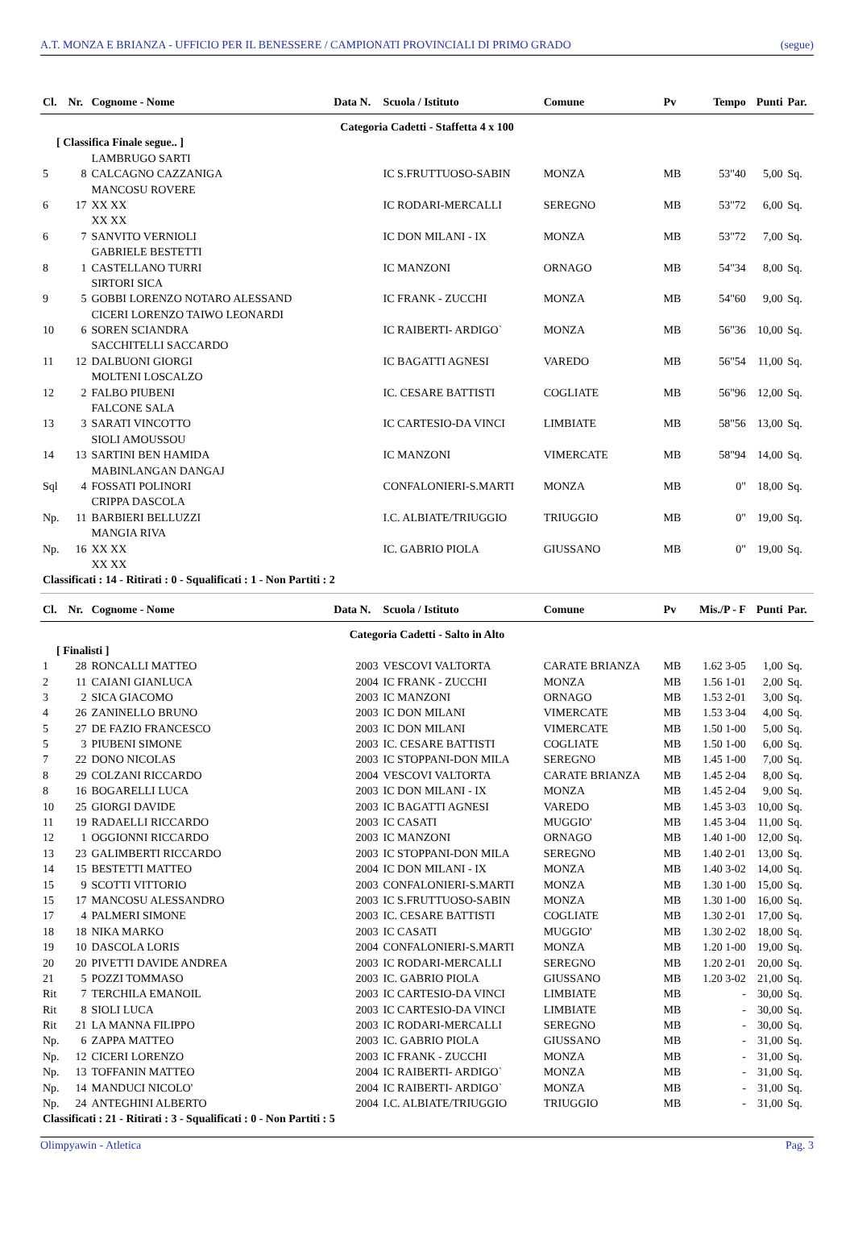A.T. MONZA E BRIANZA - UFFICIO PER IL BENESSERE / CAMPIONATI PROVINCIALI DI PRIMO GRADO (segue)
| Cl. | Nr. | Cognome - Nome | Data N. | Scuola / Istituto | Comune | Pv | Tempo | Punti | Par. |
| --- | --- | --- | --- | --- | --- | --- | --- | --- | --- |
| Categoria Cadetti - Staffetta 4 x 100 | | | | | | | | | |
| [ Classifica Finale segue.. ] | | | | | | | | | |
| | | LAMBRUGO SARTI | | | | | | | |
| 5 | 8 | CALCAGNO CAZZANIGA | | IC S.FRUTTUOSO-SABIN | MONZA | MB | 53"40 | 5,00 | Sq. |
| | | MANCOSU ROVERE | | | | | | | |
| 6 | 17 | XX XX | | IC RODARI-MERCALLI | SEREGNO | MB | 53"72 | 6,00 | Sq. |
| | | XX XX | | | | | | | |
| 6 | 7 | SANVITO VERNIOLI | | IC DON MILANI - IX | MONZA | MB | 53"72 | 7,00 | Sq. |
| | | GABRIELE BESTETTI | | | | | | | |
| 8 | 1 | CASTELLANO TURRI | | IC MANZONI | ORNAGO | MB | 54"34 | 8,00 | Sq. |
| | | SIRTORI SICA | | | | | | | |
| 9 | 5 | GOBBI LORENZO NOTARO ALESSAND | | IC FRANK - ZUCCHI | MONZA | MB | 54"60 | 9,00 | Sq. |
| | | CICERI LORENZO TAIWO LEONARDI | | | | | | | |
| 10 | 6 | SOREN SCIANDRA | | IC RAIBERTI- ARDIGO` | MONZA | MB | 56"36 | 10,00 | Sq. |
| | | SACCHITELLI SACCARDO | | | | | | | |
| 11 | 12 | DALBUONI GIORGI | | IC BAGATTI AGNESI | VAREDO | MB | 56"54 | 11,00 | Sq. |
| | | MOLTENI LOSCALZO | | | | | | | |
| 12 | 2 | FALBO PIUBENI | | IC. CESARE BATTISTI | COGLIATE | MB | 56"96 | 12,00 | Sq. |
| | | FALCONE SALA | | | | | | | |
| 13 | 3 | SARATI VINCOTTO | | IC CARTESIO-DA VINCI | LIMBIATE | MB | 58"56 | 13,00 | Sq. |
| | | SIOLI AMOUSSOU | | | | | | | |
| 14 | 13 | SARTINI BEN HAMIDA | | IC MANZONI | VIMERCATE | MB | 58"94 | 14,00 | Sq. |
| | | MABINLANGAN DANGAJ | | | | | | | |
| Sql | 4 | FOSSATI POLINORI | | CONFALONIERI-S.MARTI | MONZA | MB | 0" | 18,00 | Sq. |
| | | CRIPPA DASCOLA | | | | | | | |
| Np. | 11 | BARBIERI BELLUZZI | | I.C. ALBIATE/TRIUGGIO | TRIUGGIO | MB | 0" | 19,00 | Sq. |
| | | MANGIA RIVA | | | | | | | |
| Np. | 16 | XX XX | | IC. GABRIO PIOLA | GIUSSANO | MB | 0" | 19,00 | Sq. |
| | | XX XX | | | | | | | |
| Classificati : 14 - Ritirati : 0 - Squalificati : 1 - Non Partiti : 2 | | | | | | | | | |
| Cl. | Nr. | Cognome - Nome | Data N. | Scuola / Istituto | Comune | Pv | Mis./P - F | Punti | Par. |
| Categoria Cadetti - Salto in Alto | | | | | | | | | |
| [ Finalisti ] | | | | | | | | | |
| 1 | 28 | RONCALLI MATTEO | 2003 | VESCOVI VALTORTA | CARATE BRIANZA | MB | 1.62 3-05 | 1,00 | Sq. |
| 2 | 11 | CAIANI GIANLUCA | 2004 | IC FRANK - ZUCCHI | MONZA | MB | 1.56 1-01 | 2,00 | Sq. |
| 3 | 2 | SICA GIACOMO | 2003 | IC MANZONI | ORNAGO | MB | 1.53 2-01 | 3,00 | Sq. |
| 4 | 26 | ZANINELLO BRUNO | 2003 | IC DON MILANI | VIMERCATE | MB | 1.53 3-04 | 4,00 | Sq. |
| 5 | 27 | DE FAZIO FRANCESCO | 2003 | IC DON MILANI | VIMERCATE | MB | 1.50 1-00 | 5,00 | Sq. |
| 5 | 3 | PIUBENI SIMONE | 2003 | IC. CESARE BATTISTI | COGLIATE | MB | 1.50 1-00 | 6,00 | Sq. |
| 7 | 22 | DONO NICOLAS | 2003 | IC STOPPANI-DON MILA | SEREGNO | MB | 1.45 1-00 | 7,00 | Sq. |
| 8 | 29 | COLZANI RICCARDO | 2004 | VESCOVI VALTORTA | CARATE BRIANZA | MB | 1.45 2-04 | 8,00 | Sq. |
| 8 | 16 | BOGARELLI LUCA | 2003 | IC DON MILANI - IX | MONZA | MB | 1.45 2-04 | 9,00 | Sq. |
| 10 | 25 | GIORGI DAVIDE | 2003 | IC BAGATTI AGNESI | VAREDO | MB | 1.45 3-03 | 10,00 | Sq. |
| 11 | 19 | RADAELLI RICCARDO | 2003 | IC CASATI | MUGGIO' | MB | 1.45 3-04 | 11,00 | Sq. |
| 12 | 1 | OGGIONNI RICCARDO | 2003 | IC MANZONI | ORNAGO | MB | 1.40 1-00 | 12,00 | Sq. |
| 13 | 23 | GALIMBERTI RICCARDO | 2003 | IC STOPPANI-DON MILA | SEREGNO | MB | 1.40 2-01 | 13,00 | Sq. |
| 14 | 15 | BESTETTI MATTEO | 2004 | IC DON MILANI - IX | MONZA | MB | 1.40 3-02 | 14,00 | Sq. |
| 15 | 9 | SCOTTI VITTORIO | 2003 | CONFALONIERI-S.MARTI | MONZA | MB | 1.30 1-00 | 15,00 | Sq. |
| 15 | 17 | MANCOSU ALESSANDRO | 2003 | IC S.FRUTTUOSO-SABIN | MONZA | MB | 1.30 1-00 | 16,00 | Sq. |
| 17 | 4 | PALMERI SIMONE | 2003 | IC. CESARE BATTISTI | COGLIATE | MB | 1.30 2-01 | 17,00 | Sq. |
| 18 | 18 | NIKA MARKO | 2003 | IC CASATI | MUGGIO' | MB | 1.30 2-02 | 18,00 | Sq. |
| 19 | 10 | DASCOLA LORIS | 2004 | CONFALONIERI-S.MARTI | MONZA | MB | 1.20 1-00 | 19,00 | Sq. |
| 20 | 20 | PIVETTI DAVIDE ANDREA | 2003 | IC RODARI-MERCALLI | SEREGNO | MB | 1.20 2-01 | 20,00 | Sq. |
| 21 | 5 | POZZI TOMMASO | 2003 | IC. GABRIO PIOLA | GIUSSANO | MB | 1.20 3-02 | 21,00 | Sq. |
| Rit | 7 | TERCHILA EMANOIL | 2003 | IC CARTESIO-DA VINCI | LIMBIATE | MB | - | 30,00 | Sq. |
| Rit | 8 | SIOLI LUCA | 2003 | IC CARTESIO-DA VINCI | LIMBIATE | MB | - | 30,00 | Sq. |
| Rit | 21 | LA MANNA FILIPPO | 2003 | IC RODARI-MERCALLI | SEREGNO | MB | - | 30,00 | Sq. |
| Np. | 6 | ZAPPA MATTEO | 2003 | IC. GABRIO PIOLA | GIUSSANO | MB | - | 31,00 | Sq. |
| Np. | 12 | CICERI LORENZO | 2003 | IC FRANK - ZUCCHI | MONZA | MB | - | 31,00 | Sq. |
| Np. | 13 | TOFFANIN MATTEO | 2004 | IC RAIBERTI- ARDIGO` | MONZA | MB | - | 31,00 | Sq. |
| Np. | 14 | MANDUCI NICOLO' | 2004 | IC RAIBERTI- ARDIGO` | MONZA | MB | - | 31,00 | Sq. |
| Np. | 24 | ANTEGHINI ALBERTO | 2004 | I.C. ALBIATE/TRIUGGIO | TRIUGGIO | MB | - | 31,00 | Sq. |
| Classificati : 21 - Ritirati : 3 - Squalificati : 0 - Non Partiti : 5 | | | | | | | | | |
Olimpyawin - Atletica Pag. 3